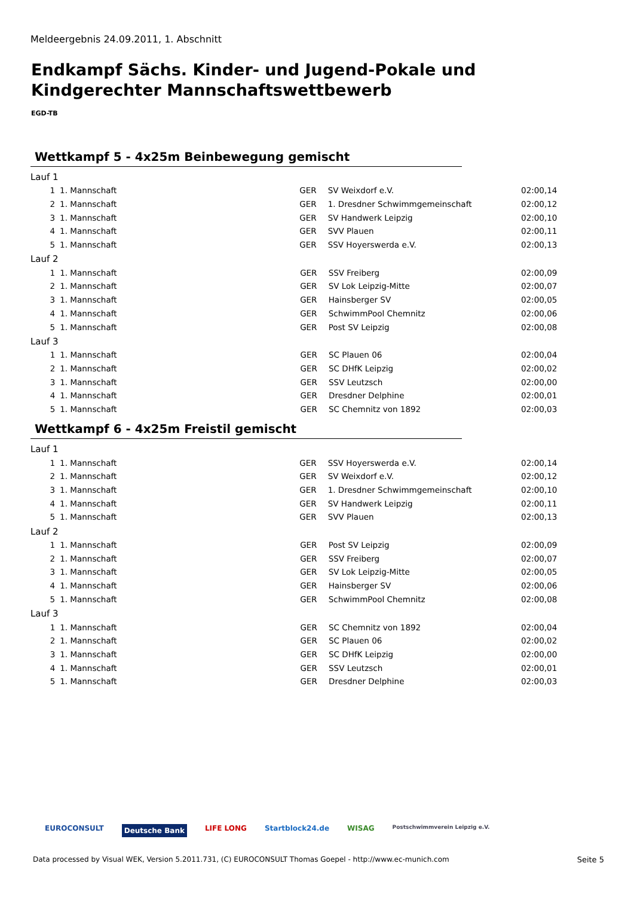Meldeergebnis 24.09.2011, 1. Abschnitt
Endkampf Sächs. Kinder- und Jugend-Pokale und
Kindgerechter Mannschaftswettbewerb
EGD-TB
Wettkampf 5 - 4x25m Beinbewegung gemischt
Lauf 1
| 1 | 1. Mannschaft | GER | SV Weixdorf e.V. | 02:00,14 |
| 2 | 1. Mannschaft | GER | 1. Dresdner Schwimmgemeinschaft | 02:00,12 |
| 3 | 1. Mannschaft | GER | SV Handwerk Leipzig | 02:00,10 |
| 4 | 1. Mannschaft | GER | SVV Plauen | 02:00,11 |
| 5 | 1. Mannschaft | GER | SSV Hoyerswerda e.V. | 02:00,13 |
Lauf 2
| 1 | 1. Mannschaft | GER | SSV Freiberg | 02:00,09 |
| 2 | 1. Mannschaft | GER | SV Lok Leipzig-Mitte | 02:00,07 |
| 3 | 1. Mannschaft | GER | Hainsberger SV | 02:00,05 |
| 4 | 1. Mannschaft | GER | SchwimmPool Chemnitz | 02:00,06 |
| 5 | 1. Mannschaft | GER | Post SV Leipzig | 02:00,08 |
Lauf 3
| 1 | 1. Mannschaft | GER | SC Plauen 06 | 02:00,04 |
| 2 | 1. Mannschaft | GER | SC DHfK Leipzig | 02:00,02 |
| 3 | 1. Mannschaft | GER | SSV Leutzsch | 02:00,00 |
| 4 | 1. Mannschaft | GER | Dresdner Delphine | 02:00,01 |
| 5 | 1. Mannschaft | GER | SC Chemnitz von 1892 | 02:00,03 |
Wettkampf 6 - 4x25m Freistil gemischt
Lauf 1
| 1 | 1. Mannschaft | GER | SSV Hoyerswerda e.V. | 02:00,14 |
| 2 | 1. Mannschaft | GER | SV Weixdorf e.V. | 02:00,12 |
| 3 | 1. Mannschaft | GER | 1. Dresdner Schwimmgemeinschaft | 02:00,10 |
| 4 | 1. Mannschaft | GER | SV Handwerk Leipzig | 02:00,11 |
| 5 | 1. Mannschaft | GER | SVV Plauen | 02:00,13 |
Lauf 2
| 1 | 1. Mannschaft | GER | Post SV Leipzig | 02:00,09 |
| 2 | 1. Mannschaft | GER | SSV Freiberg | 02:00,07 |
| 3 | 1. Mannschaft | GER | SV Lok Leipzig-Mitte | 02:00,05 |
| 4 | 1. Mannschaft | GER | Hainsberger SV | 02:00,06 |
| 5 | 1. Mannschaft | GER | SchwimmPool Chemnitz | 02:00,08 |
Lauf 3
| 1 | 1. Mannschaft | GER | SC Chemnitz von 1892 | 02:00,04 |
| 2 | 1. Mannschaft | GER | SC Plauen 06 | 02:00,02 |
| 3 | 1. Mannschaft | GER | SC DHfK Leipzig | 02:00,00 |
| 4 | 1. Mannschaft | GER | SSV Leutzsch | 02:00,01 |
| 5 | 1. Mannschaft | GER | Dresdner Delphine | 02:00,03 |
EUROCONSULT Deutsche Bank LIFE LONG Startblock24.de WISAG Postschwimmverein Leipzig e.V.
Data processed by Visual WEK, Version 5.2011.731, (C) EUROCONSULT Thomas Goepel - http://www.ec-munich.com
Seite 5